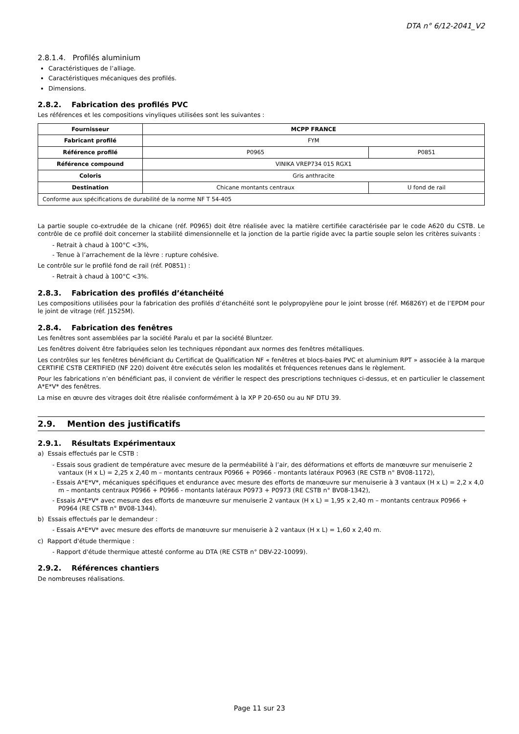DTA n° 6/12-2041_V2
2.8.1.4. Profilés aluminium
Caractéristiques de l’alliage.
Caractéristiques mécaniques des profilés.
Dimensions.
2.8.2. Fabrication des profilés PVC
Les références et les compositions vinyliques utilisées sont les suivantes :
| Fournisseur | MCPP FRANCE | |
| --- | --- | --- |
| Fabricant profilé | FYM | |
| Référence profilé | P0965 | P0851 |
| Référence compound | VINIKA VREP734 015 RGX1 | |
| Coloris | Gris anthracite | |
| Destination | Chicane montants centraux | U fond de rail |
| Conforme aux spécifications de durabilité de la norme NF T 54-405 | | |
La partie souple co-extrudée de la chicane (réf. P0965) doit être réalisée avec la matière certifiée caractérisée par le code A620 du CSTB. Le contrôle de ce profilé doit concerner la stabilité dimensionnelle et la jonction de la partie rigide avec la partie souple selon les critères suivants :
- Retrait à chaud à 100°C <3%,
- Tenue à l’arrachement de la lèvre : rupture cohésive.
Le contrôle sur le profilé fond de rail (réf. P0851) :
- Retrait à chaud à 100°C <3%.
2.8.3. Fabrication des profilés d’étanchéité
Les compositions utilisées pour la fabrication des profilés d’étanchéité sont le polypropylène pour le joint brosse (réf. M6826Y) et de l’EPDM pour le joint de vitrage (réf. J1525M).
2.8.4. Fabrication des fenêtres
Les fenêtres sont assemblées par la société Paralu et par la société Bluntzer.
Les fenêtres doivent être fabriquées selon les techniques répondant aux normes des fenêtres métalliques.
Les contrôles sur les fenêtres bénéficiant du Certificat de Qualification NF « fenêtres et blocs-baies PVC et aluminium RPT » associée à la marque CERTIFIÉ CSTB CERTIFIED (NF 220) doivent être exécutés selon les modalités et fréquences retenues dans le règlement.
Pour les fabrications n’en bénéficiant pas, il convient de vérifier le respect des prescriptions techniques ci-dessus, et en particulier le classement A*E*V* des fenêtres.
La mise en œuvre des vitrages doit être réalisée conformément à la XP P 20-650 ou au NF DTU 39.
2.9. Mention des justificatifs
2.9.1. Résultats Expérimentaux
a) Essais effectués par le CSTB :
- Essais sous gradient de température avec mesure de la perméabilité à l’air, des déformations et efforts de manœuvre sur menuiserie 2 vantaux (H x L) = 2,25 x 2,40 m – montants centraux P0966 + P0966 - montants latéraux P0963 (RE CSTB n° BV08-1172),
- Essais A*E*V*, mécaniques spécifiques et endurance avec mesure des efforts de manœuvre sur menuiserie à 3 vantaux (H x L) = 2,2 x 4,0 m – montants centraux P0966 + P0966 - montants latéraux P0973 + P0973 (RE CSTB n° BV08-1342),
- Essais A*E*V* avec mesure des efforts de manœuvre sur menuiserie 2 vantaux (H x L) = 1,95 x 2,40 m – montants centraux P0966 + P0964 (RE CSTB n° BV08-1344).
b) Essais effectués par le demandeur :
- Essais A*E*V* avec mesure des efforts de manœuvre sur menuiserie à 2 vantaux (H x L) = 1,60 x 2,40 m.
c) Rapport d'étude thermique :
- Rapport d'étude thermique attesté conforme au DTA (RE CSTB n° DBV-22-10099).
2.9.2. Références chantiers
De nombreuses réalisations.
Page 11 sur 23